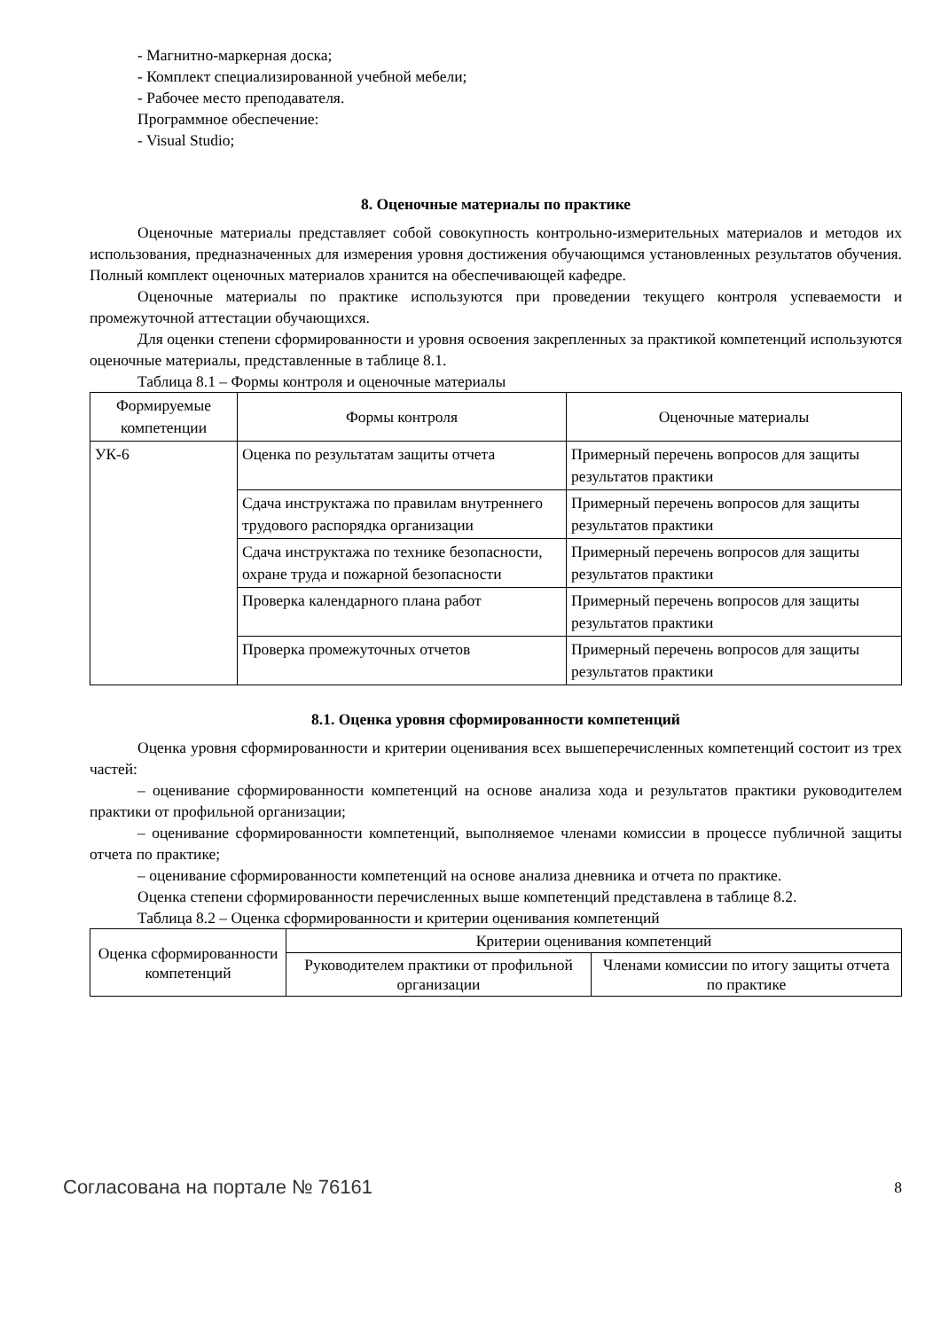- Магнитно-маркерная доска;
- Комплект специализированной учебной мебели;
- Рабочее место преподавателя.
Программное обеспечение:
- Visual Studio;
8. Оценочные материалы по практике
Оценочные материалы представляет собой совокупность контрольно-измерительных материалов и методов их использования, предназначенных для измерения уровня достижения обучающимся установленных результатов обучения. Полный комплект оценочных материалов хранится на обеспечивающей кафедре.
Оценочные материалы по практике используются при проведении текущего контроля успеваемости и промежуточной аттестации обучающихся.
Для оценки степени сформированности и уровня освоения закрепленных за практикой компетенций используются оценочные материалы, представленные в таблице 8.1.
Таблица 8.1 – Формы контроля и оценочные материалы
| Формируемые компетенции | Формы контроля | Оценочные материалы |
| --- | --- | --- |
| УК-6 | Оценка по результатам защиты отчета | Примерный перечень вопросов для защиты результатов практики |
| | Сдача инструктажа по правилам внутреннего трудового распорядка организации | Примерный перечень вопросов для защиты результатов практики |
| | Сдача инструктажа по технике безопасности, охране труда и пожарной безопасности | Примерный перечень вопросов для защиты результатов практики |
| | Проверка календарного плана работ | Примерный перечень вопросов для защиты результатов практики |
| | Проверка промежуточных отчетов | Примерный перечень вопросов для защиты результатов практики |
8.1. Оценка уровня сформированности компетенций
Оценка уровня сформированности и критерии оценивания всех вышеперечисленных компетенций состоит из трех частей:
– оценивание сформированности компетенций на основе анализа хода и результатов практики руководителем практики от профильной организации;
– оценивание сформированности компетенций, выполняемое членами комиссии в процессе публичной защиты отчета по практике;
– оценивание сформированности компетенций на основе анализа дневника и отчета по практике.
Оценка степени сформированности перечисленных выше компетенций представлена в таблице 8.2.
Таблица 8.2 – Оценка сформированности и критерии оценивания компетенций
| Оценка сформированности компетенций | Критерии оценивания компетенций | |
| --- | --- | --- |
| | Руководителем практики от профильной организации | Членами комиссии по итогу защиты отчета по практике |
Согласована на портале № 76161 8